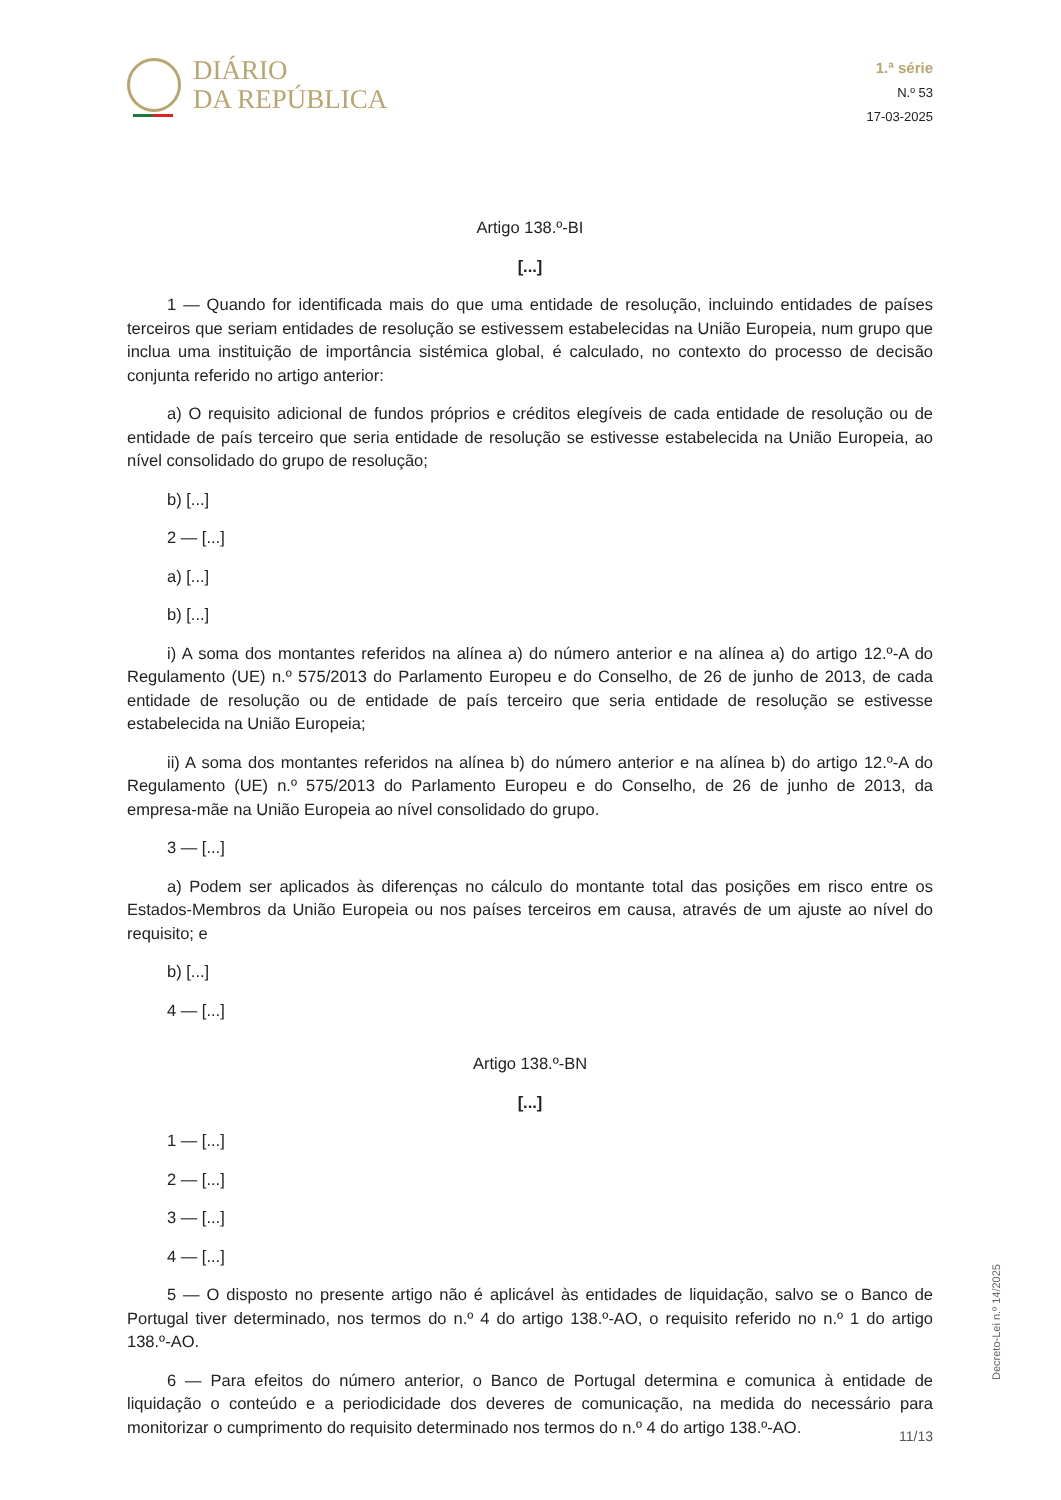DIÁRIO
DA REPÚBLICA
1.ª série
N.º 53
17-03-2025
Artigo 138.º-BI
[...]
1 — Quando for identificada mais do que uma entidade de resolução, incluindo entidades de países terceiros que seriam entidades de resolução se estivessem estabelecidas na União Europeia, num grupo que inclua uma instituição de importância sistémica global, é calculado, no contexto do processo de decisão conjunta referido no artigo anterior:
a) O requisito adicional de fundos próprios e créditos elegíveis de cada entidade de resolução ou de entidade de país terceiro que seria entidade de resolução se estivesse estabelecida na União Europeia, ao nível consolidado do grupo de resolução;
b) [...]
2 — [...]
a) [...]
b) [...]
i) A soma dos montantes referidos na alínea a) do número anterior e na alínea a) do artigo 12.º-A do Regulamento (UE) n.º 575/2013 do Parlamento Europeu e do Conselho, de 26 de junho de 2013, de cada entidade de resolução ou de entidade de país terceiro que seria entidade de resolução se estivesse estabelecida na União Europeia;
ii) A soma dos montantes referidos na alínea b) do número anterior e na alínea b) do artigo 12.º-A do Regulamento (UE) n.º 575/2013 do Parlamento Europeu e do Conselho, de 26 de junho de 2013, da empresa-mãe na União Europeia ao nível consolidado do grupo.
3 — [...]
a) Podem ser aplicados às diferenças no cálculo do montante total das posições em risco entre os Estados-Membros da União Europeia ou nos países terceiros em causa, através de um ajuste ao nível do requisito; e
b) [...]
4 — [...]
Artigo 138.º-BN
[...]
1 — [...]
2 — [...]
3 — [...]
4 — [...]
5 — O disposto no presente artigo não é aplicável às entidades de liquidação, salvo se o Banco de Portugal tiver determinado, nos termos do n.º 4 do artigo 138.º-AO, o requisito referido no n.º 1 do artigo 138.º-AO.
6 — Para efeitos do número anterior, o Banco de Portugal determina e comunica à entidade de liquidação o conteúdo e a periodicidade dos deveres de comunicação, na medida do necessário para monitorizar o cumprimento do requisito determinado nos termos do n.º 4 do artigo 138.º-AO.
Decreto-Lei n.º 14/2025
11/13